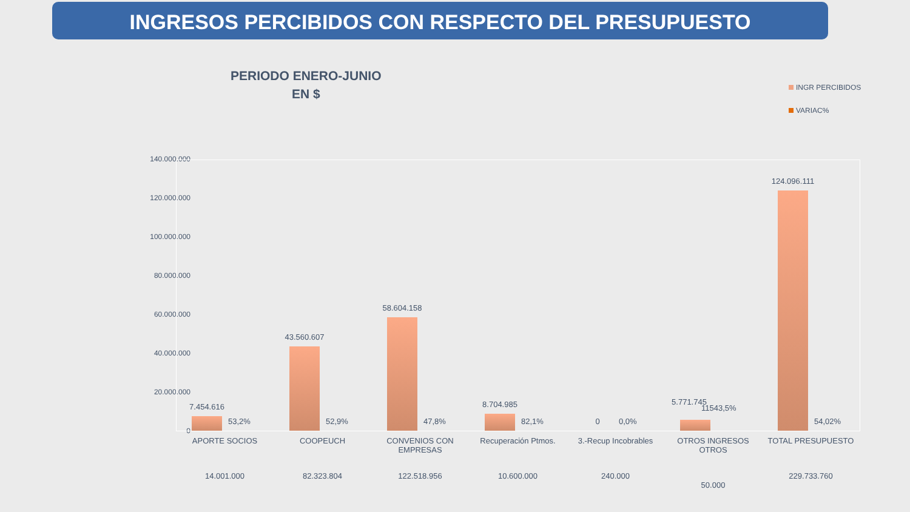INGRESOS PERCIBIDOS CON RESPECTO DEL PRESUPUESTO
PERIODO ENERO-JUNIO
EN $
INGR PERCIBIDOS
VARIAC%
140.000.000
120.000.000
100.000.000
80.000.000
60.000.000
40.000.000
20.000.000
0
7.454.616
53,2%
43.560.607
52,9%
58.604.158
47,8%
8.704.985
82,1%
0 0,0%
5.771.745
11543,5%
124.096.111
54,02%
APORTE SOCIOS
14.001.000
COOPEUCH
82.323.804
CONVENIOS CON EMPRESAS
122.518.956
Recuperación Ptmos.
10.600.000
3.-Recup Incobrables
240.000
OTROS INGRESOS OTROS
50.000
TOTAL PRESUPUESTO
229.733.760